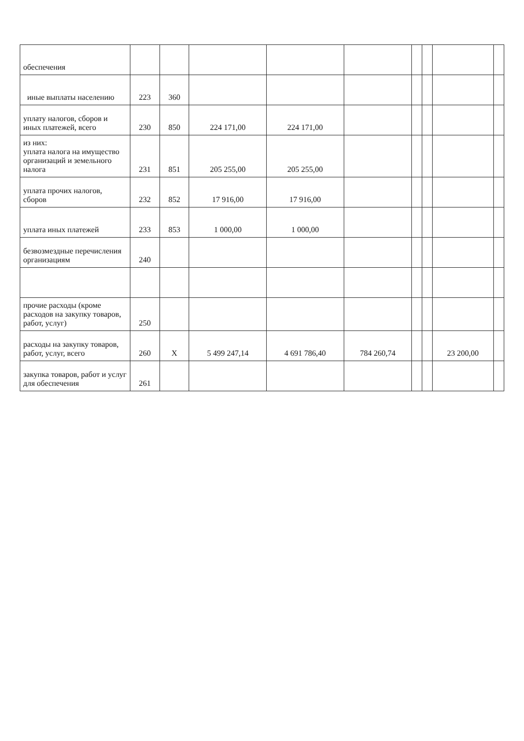| обеспечения | | | | | | | | | |
| иные выплаты населению | 223 | 360 | | | | | | | |
| уплату налогов, сборов и иных платежей, всего | 230 | 850 | 224 171,00 | 224 171,00 | | | | | |
| из них: уплата налога на имущество организаций и земельного налога | 231 | 851 | 205 255,00 | 205 255,00 | | | | | |
| уплата прочих налогов, сборов | 232 | 852 | 17 916,00 | 17 916,00 | | | | | |
| уплата иных платежей | 233 | 853 | 1 000,00 | 1 000,00 | | | | | |
| безвозмездные перечисления организациям | 240 | | | | | | | | |
| прочие расходы (кроме расходов на закупку товаров, работ, услуг) | 250 | | | | | | | | |
| расходы на закупку товаров, работ, услуг, всего | 260 | X | 5 499 247,14 | 4 691 786,40 | 784 260,74 | | | 23 200,00 | |
| закупка товаров, работ и услуг для обеспечения | 261 | | | | | | | | |